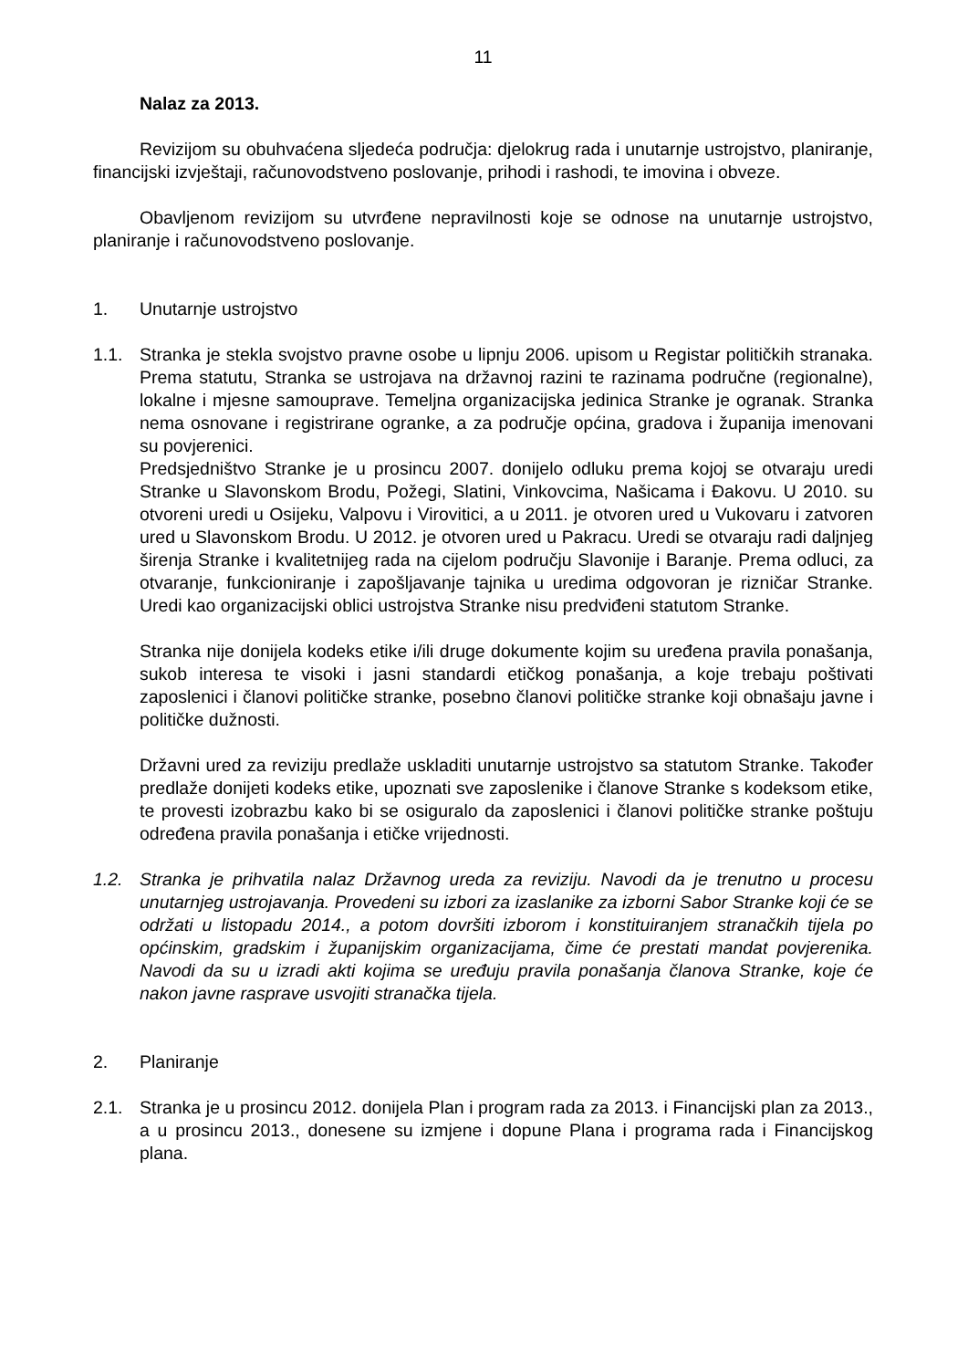11
Nalaz za 2013.
Revizijom su obuhvaćena sljedeća područja: djelokrug rada i unutarnje ustrojstvo, planiranje, financijski izvještaji, računovodstveno poslovanje, prihodi i rashodi, te imovina i obveze.
Obavljenom revizijom su utvrđene nepravilnosti koje se odnose na unutarnje ustrojstvo, planiranje i računovodstveno poslovanje.
1. Unutarnje ustrojstvo
1.1. Stranka je stekla svojstvo pravne osobe u lipnju 2006. upisom u Registar političkih stranaka. Prema statutu, Stranka se ustrojava na državnoj razini te razinama područne (regionalne), lokalne i mjesne samouprave. Temeljna organizacijska jedinica Stranke je ogranak. Stranka nema osnovane i registrirane ogranke, a za područje općina, gradova i županija imenovani su povjerenici.
Predsjedništvo Stranke je u prosincu 2007. donijelo odluku prema kojoj se otvaraju uredi Stranke u Slavonskom Brodu, Požegi, Slatini, Vinkovcima, Našicama i Đakovu. U 2010. su otvoreni uredi u Osijeku, Valpovu i Virovitici, a u 2011. je otvoren ured u Vukovaru i zatvoren ured u Slavonskom Brodu. U 2012. je otvoren ured u Pakracu. Uredi se otvaraju radi daljnjeg širenja Stranke i kvalitetnijeg rada na cijelom području Slavonije i Baranje. Prema odluci, za otvaranje, funkcioniranje i zapošljavanje tajnika u uredima odgovoran je rizničar Stranke. Uredi kao organizacijski oblici ustrojstva Stranke nisu predviđeni statutom Stranke.
Stranka nije donijela kodeks etike i/ili druge dokumente kojim su uređena pravila ponašanja, sukob interesa te visoki i jasni standardi etičkog ponašanja, a koje trebaju poštivati zaposlenici i članovi političke stranke, posebno članovi političke stranke koji obnašaju javne i političke dužnosti.
Državni ured za reviziju predlaže uskladiti unutarnje ustrojstvo sa statutom Stranke. Također predlaže donijeti kodeks etike, upoznati sve zaposlenike i članove Stranke s kodeksom etike, te provesti izobrazbu kako bi se osiguralo da zaposlenici i članovi političke stranke poštuju određena pravila ponašanja i etičke vrijednosti.
1.2. Stranka je prihvatila nalaz Državnog ureda za reviziju. Navodi da je trenutno u procesu unutarnjeg ustrojavanja. Provedeni su izbori za izaslanike za izborni Sabor Stranke koji će se održati u listopadu 2014., a potom dovršiti izborom i konstituiranjem stranačkih tijela po općinskim, gradskim i županijskim organizacijama, čime će prestati mandat povjerenika. Navodi da su u izradi akti kojima se uređuju pravila ponašanja članova Stranke, koje će nakon javne rasprave usvojiti stranačka tijela.
2. Planiranje
2.1. Stranka je u prosincu 2012. donijela Plan i program rada za 2013. i Financijski plan za 2013., a u prosincu 2013., donesene su izmjene i dopune Plana i programa rada i Financijskog plana.